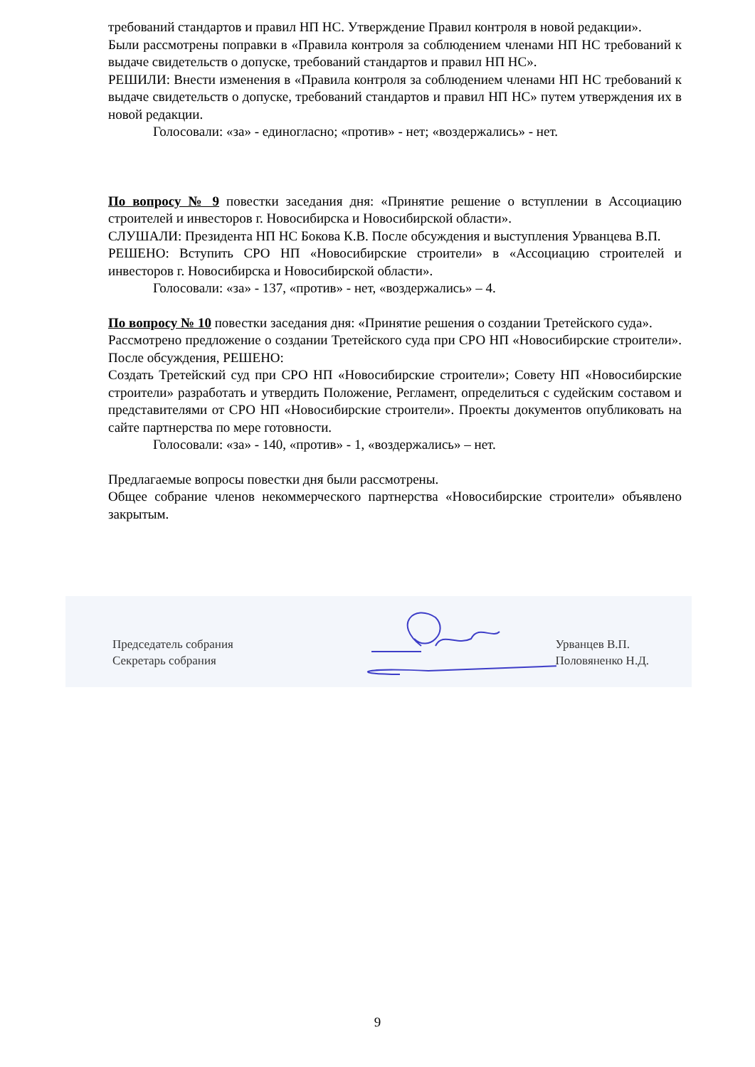требований стандартов и правил НП НС. Утверждение Правил контроля в новой редакции».
Были рассмотрены поправки в «Правила контроля за соблюдением членами НП НС требований к выдаче свидетельств о допуске, требований стандартов и правил НП НС».
РЕШИЛИ: Внести изменения в «Правила контроля за соблюдением членами НП НС требований к выдаче свидетельств о допуске, требований стандартов и правил НП НС» путем утверждения их в новой редакции.
Голосовали: «за» - единогласно; «против» - нет; «воздержались» - нет.
По вопросу № 9 повестки заседания дня: «Принятие решение о вступлении в Ассоциацию строителей и инвесторов г. Новосибирска и Новосибирской области».
СЛУШАЛИ: Президента НП НС Бокова К.В. После обсуждения и выступления Урванцева В.П.
РЕШЕНО: Вступить СРО НП «Новосибирские строители» в «Ассоциацию строителей и инвесторов г. Новосибирска и Новосибирской области».
Голосовали: «за» - 137, «против» - нет, «воздержались» – 4.
По вопросу № 10 повестки заседания дня: «Принятие решения о создании Третейского суда».
Рассмотрено предложение о создании Третейского суда при СРО НП «Новосибирские строители». После обсуждения, РЕШЕНО:
Создать Третейский суд при СРО НП «Новосибирские строители»; Совету НП «Новосибирские строители» разработать и утвердить Положение, Регламент, определиться с судейским составом и представителями от СРО НП «Новосибирские строители». Проекты документов опубликовать на сайте партнерства по мере готовности.
Голосовали: «за» - 140, «против» - 1, «воздержались» – нет.
Предлагаемые вопросы повестки дня были рассмотрены.
Общее собрание членов некоммерческого партнерства «Новосибирские строители» объявлено закрытым.
Председатель собрания
Секретарь собрания
Урванцев В.П.
Половяненко Н.Д.
9